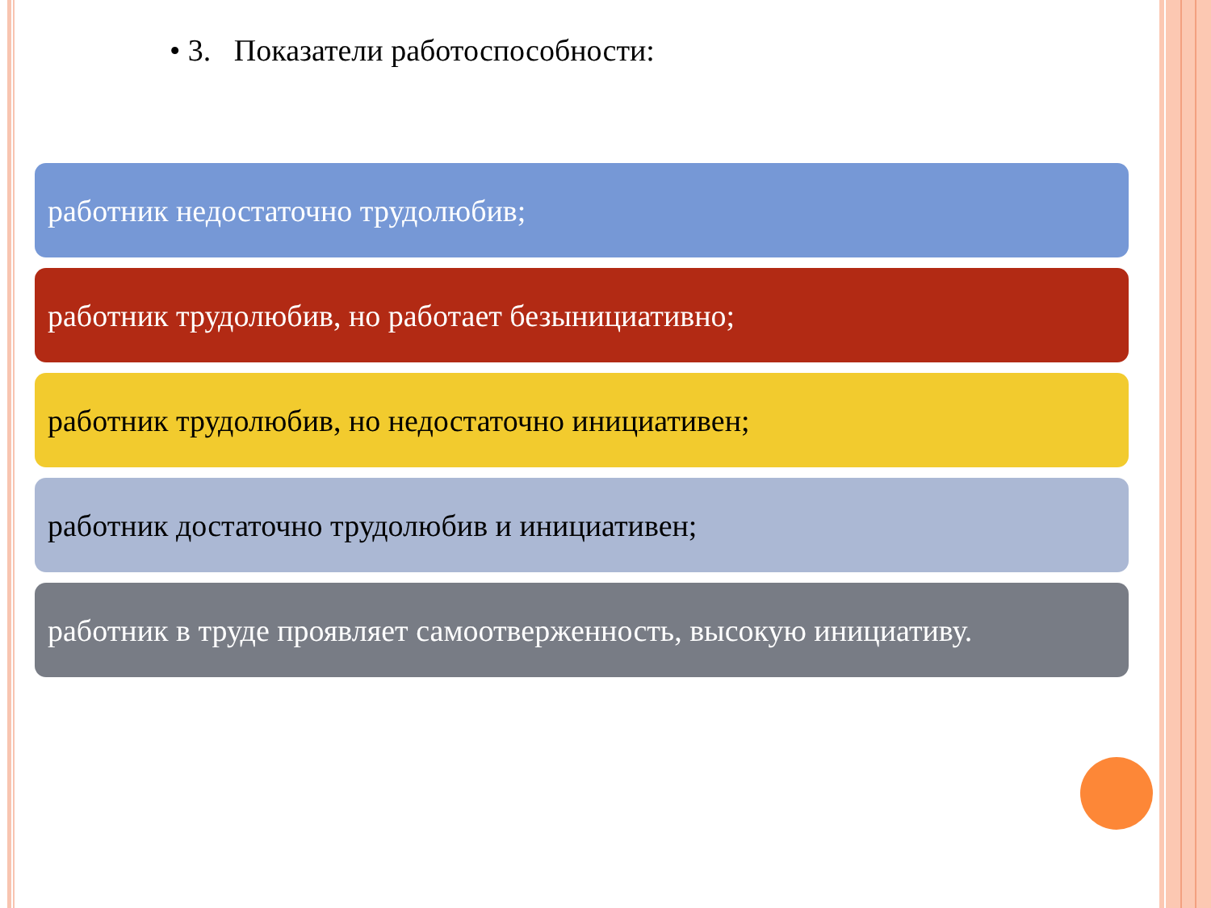• 3. Показатели работоспособности:
работник недостаточно трудолюбив;
работник трудолюбив, но работает безынициативно;
работник трудолюбив, но недостаточно инициативен;
работник достаточно трудолюбив и инициативен;
работник в труде проявляет самоотверженность, высокую инициативу.